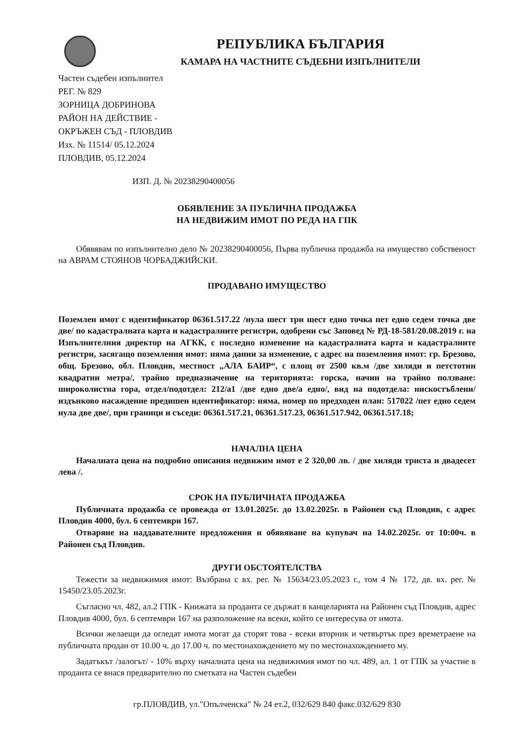РЕПУБЛИКА БЪЛГАРИЯ
КАМАРА НА ЧАСТНИТЕ СЪДЕБНИ ИЗПЪЛНИТЕЛИ
Частен съдебен изпълнител
РЕГ. № 829
ЗОРНИЦА ДОБРИНОВА
РАЙОН НА ДЕЙСТВИЕ -
ОКРЪЖЕН СЪД - ПЛОВДИВ
Изх. № 11514/ 05.12.2024
ПЛОВДИВ, 05.12.2024
ИЗП. Д. № 20238290400056
ОБЯВЛЕНИЕ ЗА ПУБЛИЧНА ПРОДАЖБА
НА НЕДВИЖИМ ИМОТ ПО РЕДА НА ГПК
Обявявам по изпълнително дело № 20238290400056, Първа публична продажба на имущество собственост на АВРАМ СТОЯНОВ ЧОРБАДЖИЙСКИ.
ПРОДАВАНО ИМУЩЕСТВО
Поземлен имот с идентификатор 06361.517.22 /нула шест три шест едно точка пет едно седем точка две две/ по кадастралната карта и кадастралните регистри, одобрени със Заповед № РД-18-581/20.08.2019 г. на Изпълнителния директор на АГКК, с последно изменение на кадастралната карта и кадастралните регистри, засягащо поземления имот: няма данни за изменение, с адрес на поземления имот: гр. Брезово, общ. Брезово, обл. Пловдив, местност „АЛА БАИР“, с площ от 2500 кв.м /две хиляди и петстотин квадратни метра/, трайно предназначение на територията: горска, начин на трайно ползване: широколистна гора, отдел/подотдел: 212/а1 /две едно две/а едно/, вид на подотдела: нискостъблени/ издънково насаждение предишен идентификатор: няма, номер по предходен план: 517022 /пет едно седем нула две две/, при граници и съседи: 06361.517.21, 06361.517.23, 06361.517.942, 06361.517.18;
НАЧАЛНА ЦЕНА
Началната цена на подробно описания недвижим имот е 2 320,00 лв. / две хиляди триста и двадесет лева /.
СРОК НА ПУБЛИЧНАТА ПРОДАЖБА
Публичната продажба се провежда от 13.01.2025г. до 13.02.2025г. в Районен съд Пловдив, с адрес Пловдив 4000, бул. 6 септември 167.
Отваряне на наддавателните предложения и обявяване на купувач на 14.02.2025г. от 10:00ч. в Районен съд Пловдив.
ДРУГИ ОБСТОЯТЕЛСТВА
Тежести за недвижимия имот: Възбрана с вх. рег. № 15634/23.05.2023 г., том 4 № 172, дв. вх. рег. № 15450/23.05.2023г.
Съгласно чл. 482, ал.2 ГПК - Книжата за проданта се държат в канцеларията на Районен съд Пловдив, адрес Пловдив 4000, бул. 6 септември 167 на разположение на всеки, който се интересува от имота.
Всички желаещи да огледат имота могат да сторят това - всеки вторник и четвъртък през времетраене на публичната продан от 10.00 ч. до 17.00 ч. по местонахождението му по местонахождението му.
Задатъкът /залогът/ - 10% върху началната цена на недвижимия имот по чл. 489, ал. 1 от ГПК за участие в проданта се внася предварително по сметката на Частен съдебен
гр.ПЛОВДИВ, ул."Опълченска" № 24 ет.2, 032/629 840 факс.032/629 830